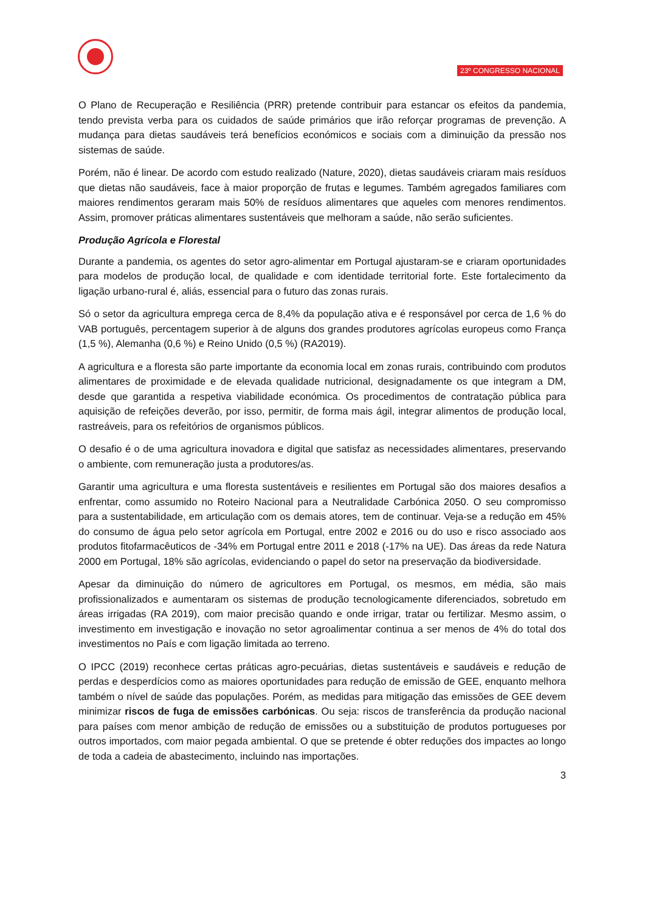23º CONGRESSO NACIONAL
O Plano de Recuperação e Resiliência (PRR) pretende contribuir para estancar os efeitos da pandemia, tendo prevista verba para os cuidados de saúde primários que irão reforçar programas de prevenção. A mudança para dietas saudáveis terá benefícios económicos e sociais com a diminuição da pressão nos sistemas de saúde.
Porém, não é linear. De acordo com estudo realizado (Nature, 2020), dietas saudáveis criaram mais resíduos que dietas não saudáveis, face à maior proporção de frutas e legumes. Também agregados familiares com maiores rendimentos geraram mais 50% de resíduos alimentares que aqueles com menores rendimentos. Assim, promover práticas alimentares sustentáveis que melhoram a saúde, não serão suficientes.
Produção Agrícola e Florestal
Durante a pandemia, os agentes do setor agro-alimentar em Portugal ajustaram-se e criaram oportunidades para modelos de produção local, de qualidade e com identidade territorial forte. Este fortalecimento da ligação urbano-rural é, aliás, essencial para o futuro das zonas rurais.
Só o setor da agricultura emprega cerca de 8,4% da população ativa e é responsável por cerca de 1,6 % do VAB português, percentagem superior à de alguns dos grandes produtores agrícolas europeus como França (1,5 %), Alemanha (0,6 %) e Reino Unido (0,5 %) (RA2019).
A agricultura e a floresta são parte importante da economia local em zonas rurais, contribuindo com produtos alimentares de proximidade e de elevada qualidade nutricional, designadamente os que integram a DM, desde que garantida a respetiva viabilidade económica. Os procedimentos de contratação pública para aquisição de refeições deverão, por isso, permitir, de forma mais ágil, integrar alimentos de produção local, rastreáveis, para os refeitórios de organismos públicos.
O desafio é o de uma agricultura inovadora e digital que satisfaz as necessidades alimentares, preservando o ambiente, com remuneração justa a produtores/as.
Garantir uma agricultura e uma floresta sustentáveis e resilientes em Portugal são dos maiores desafios a enfrentar, como assumido no Roteiro Nacional para a Neutralidade Carbónica 2050. O seu compromisso para a sustentabilidade, em articulação com os demais atores, tem de continuar. Veja-se a redução em 45% do consumo de água pelo setor agrícola em Portugal, entre 2002 e 2016 ou do uso e risco associado aos produtos fitofarmacêuticos de -34% em Portugal entre 2011 e 2018 (-17% na UE). Das áreas da rede Natura 2000 em Portugal, 18% são agrícolas, evidenciando o papel do setor na preservação da biodiversidade.
Apesar da diminuição do número de agricultores em Portugal, os mesmos, em média, são mais profissionalizados e aumentaram os sistemas de produção tecnologicamente diferenciados, sobretudo em áreas irrigadas (RA 2019), com maior precisão quando e onde irrigar, tratar ou fertilizar. Mesmo assim, o investimento em investigação e inovação no setor agroalimentar continua a ser menos de 4% do total dos investimentos no País e com ligação limitada ao terreno.
O IPCC (2019) reconhece certas práticas agro-pecuárias, dietas sustentáveis e saudáveis e redução de perdas e desperdícios como as maiores oportunidades para redução de emissão de GEE, enquanto melhora também o nível de saúde das populações. Porém, as medidas para mitigação das emissões de GEE devem minimizar riscos de fuga de emissões carbónicas. Ou seja: riscos de transferência da produção nacional para países com menor ambição de redução de emissões ou a substituição de produtos portugueses por outros importados, com maior pegada ambiental. O que se pretende é obter reduções dos impactes ao longo de toda a cadeia de abastecimento, incluindo nas importações.
3